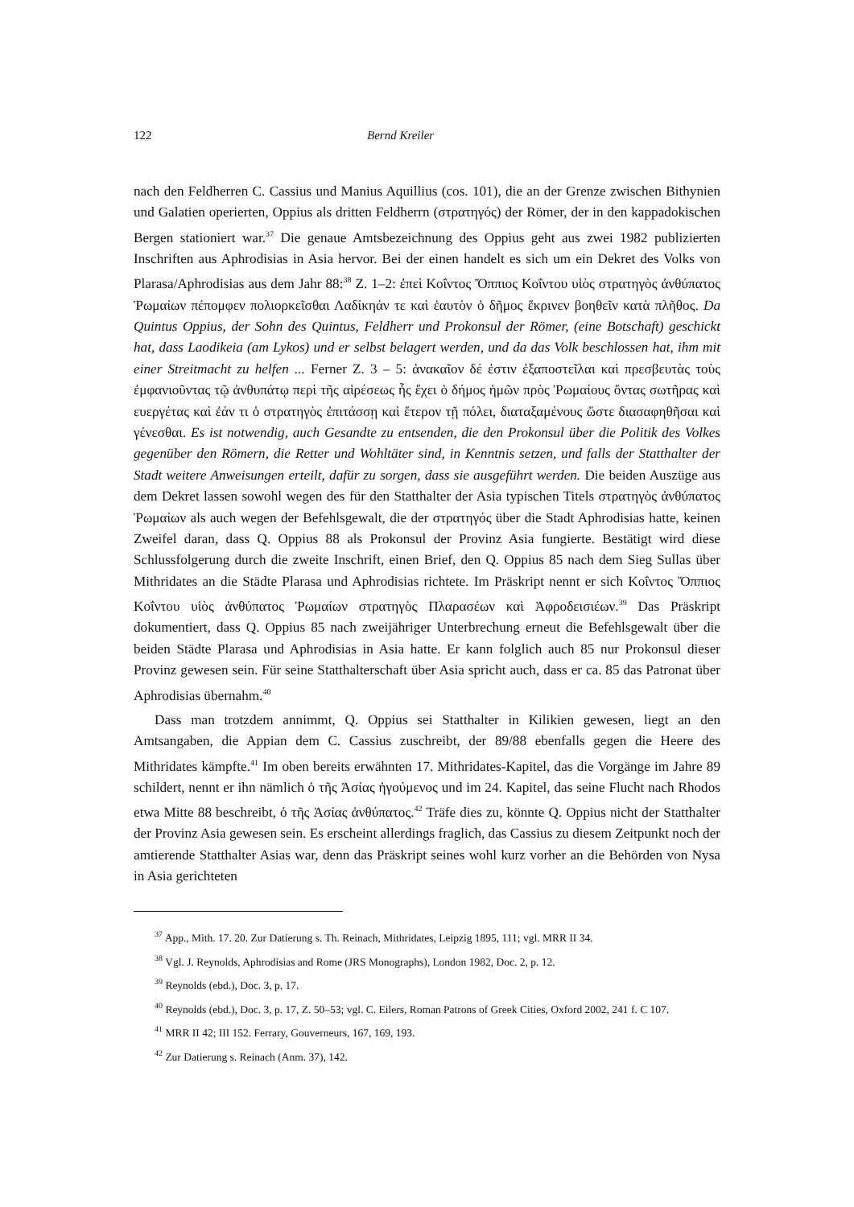122 Bernd Kreiler
nach den Feldherren C. Cassius und Manius Aquillius (cos. 101), die an der Grenze zwischen Bithynien und Galatien operierten, Oppius als dritten Feldherrn (στρατηγός) der Römer, der in den kappadokischen Bergen stationiert war.<sup>37</sup> Die genaue Amtsbezeichnung des Oppius geht aus zwei 1982 publizierten Inschriften aus Aphrodisias in Asia hervor. Bei der einen handelt es sich um ein Dekret des Volks von Plarasa/Aphrodisias aus dem Jahr 88:<sup>38</sup> Z. 1–2: ἐπεὶ Κοΐντος Ὄππιος Κοΐντου υἱὸς στρατηγὸς ἀνθύπατος Ῥωμαίων πέπομφεν πολιορκεῖσθαι Λαδίκηάν τε καὶ ἑαυτὸν ὁ δῆμος ἔκρινεν βοηθεῖν κατὰ πλῆθος. Da Quintus Oppius, der Sohn des Quintus, Feldherr und Prokonsul der Römer, (eine Botschaft) geschickt hat, dass Laodikeia (am Lykos) und er selbst belagert werden, und da das Volk beschlossen hat, ihm mit einer Streitmacht zu helfen ... Ferner Z. 3 – 5: ἀνακαῖον δέ ἐστιν ἐξαποστεῖλαι καὶ πρεσβευτὰς τοὺς ἐμφανιοῦντας τῷ ἀνθυπάτῳ περὶ τῆς αἱρέσεως ἧς ἔχει ὁ δήμος ἡμῶν πρὸς Ῥωμαίους ὄντας σωτῆρας καὶ ευεργέτας καὶ ἐάν τι ὁ στρατηγὸς ἐπιτάσσῃ καὶ ἕτερον τῇ πόλει, διαταξαμένους ὥστε διασαφηθῆσαι καὶ γένεσθαι. Es ist notwendig, auch Gesandte zu entsenden, die den Prokonsul über die Politik des Volkes gegenüber den Römern, die Retter und Wohltäter sind, in Kenntnis setzen, und falls der Statthalter der Stadt weitere Anweisungen erteilt, dafür zu sorgen, dass sie ausgeführt werden. Die beiden Auszüge aus dem Dekret lassen sowohl wegen des für den Statthalter der Asia typischen Titels στρατηγὸς ἀνθύπατος Ῥωμαίων als auch wegen der Befehlsgewalt, die der στρατηγός über die Stadt Aphrodisias hatte, keinen Zweifel daran, dass Q. Oppius 88 als Prokonsul der Provinz Asia fungierte. Bestätigt wird diese Schlussfolgerung durch die zweite Inschrift, einen Brief, den Q. Oppius 85 nach dem Sieg Sullas über Mithridates an die Städte Plarasa und Aphrodisias richtete. Im Präskript nennt er sich Κοΐντος Ὄππιος Κοΐντου υἱὸς ἀνθύπατος Ῥωμαίων στρατηγὸς Πλαρασέων καὶ Ἀφροδεισιέων.<sup>39</sup> Das Präskript dokumentiert, dass Q. Oppius 85 nach zweijähriger Unterbrechung erneut die Befehlsgewalt über die beiden Städte Plarasa und Aphrodisias in Asia hatte. Er kann folglich auch 85 nur Prokonsul dieser Provinz gewesen sein. Für seine Statthalterschaft über Asia spricht auch, dass er ca. 85 das Patronat über Aphrodisias übernahm.<sup>40</sup>
Dass man trotzdem annimmt, Q. Oppius sei Statthalter in Kilikien gewesen, liegt an den Amtsangaben, die Appian dem C. Cassius zuschreibt, der 89/88 ebenfalls gegen die Heere des Mithridates kämpfte.<sup>41</sup> Im oben bereits erwähnten 17. Mithridates-Kapitel, das die Vorgänge im Jahre 89 schildert, nennt er ihn nämlich ὁ τῆς Ἀσίας ἡγούμενος und im 24. Kapitel, das seine Flucht nach Rhodos etwa Mitte 88 beschreibt, ὁ τῆς Ἀσίας ἀνθύπατος.<sup>42</sup> Träfe dies zu, könnte Q. Oppius nicht der Statthalter der Provinz Asia gewesen sein. Es erscheint allerdings fraglich, das Cassius zu diesem Zeitpunkt noch der amtierende Statthalter Asias war, denn das Präskript seines wohl kurz vorher an die Behörden von Nysa in Asia gerichteten
<sup>37</sup> App., Mith. 17. 20. Zur Datierung s. Th. Reinach, Mithridates, Leipzig 1895, 111; vgl. MRR II 34.
<sup>38</sup> Vgl. J. Reynolds, Aphrodisias and Rome (JRS Monographs), London 1982, Doc. 2, p. 12.
<sup>39</sup> Reynolds (ebd.), Doc. 3, p. 17.
<sup>40</sup> Reynolds (ebd.), Doc. 3, p. 17, Z. 50–53; vgl. C. Eilers, Roman Patrons of Greek Cities, Oxford 2002, 241 f. C 107.
<sup>41</sup> MRR II 42; III 152. Ferrary, Gouverneurs, 167, 169, 193.
<sup>42</sup> Zur Datierung s. Reinach (Anm. 37), 142.